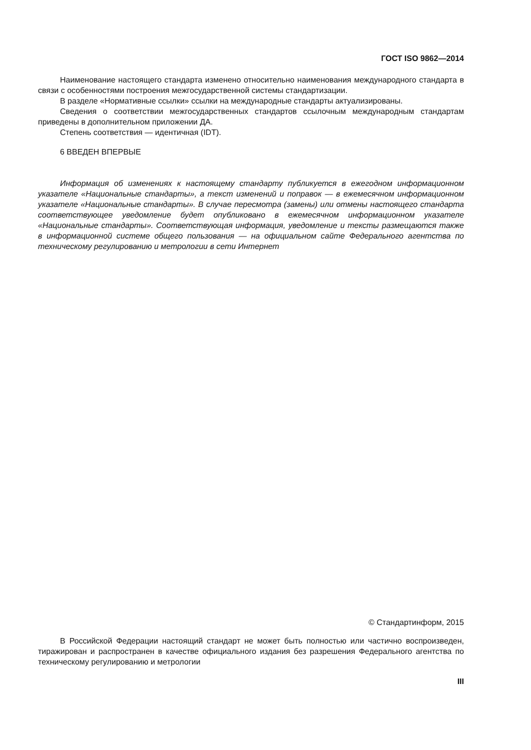ГОСТ ISO 9862—2014
Наименование настоящего стандарта изменено относительно наименования международного стандарта в связи с особенностями построения межгосударственной системы стандартизации.
В разделе «Нормативные ссылки» ссылки на международные стандарты актуализированы.
Сведения о соответствии межгосударственных стандартов ссылочным международным стандартам приведены в дополнительном приложении ДА.
Степень соответствия — идентичная (IDT).
6 ВВЕДЕН ВПЕРВЫЕ
Информация об изменениях к настоящему стандарту публикуется в ежегодном информационном указателе «Национальные стандарты», а текст изменений и поправок — в ежемесячном информационном указателе «Национальные стандарты». В случае пересмотра (замены) или отмены настоящего стандарта соответствующее уведомление будет опубликовано в ежемесячном информационном указателе «Национальные стандарты». Соответствующая информация, уведомление и тексты размещаются также в информационной системе общего пользования — на официальном сайте Федерального агентства по техническому регулированию и метрологии в сети Интернет
© Стандартинформ, 2015
В Российской Федерации настоящий стандарт не может быть полностью или частично воспроизведен, тиражирован и распространен в качестве официального издания без разрешения Федерального агентства по техническому регулированию и метрологии
III